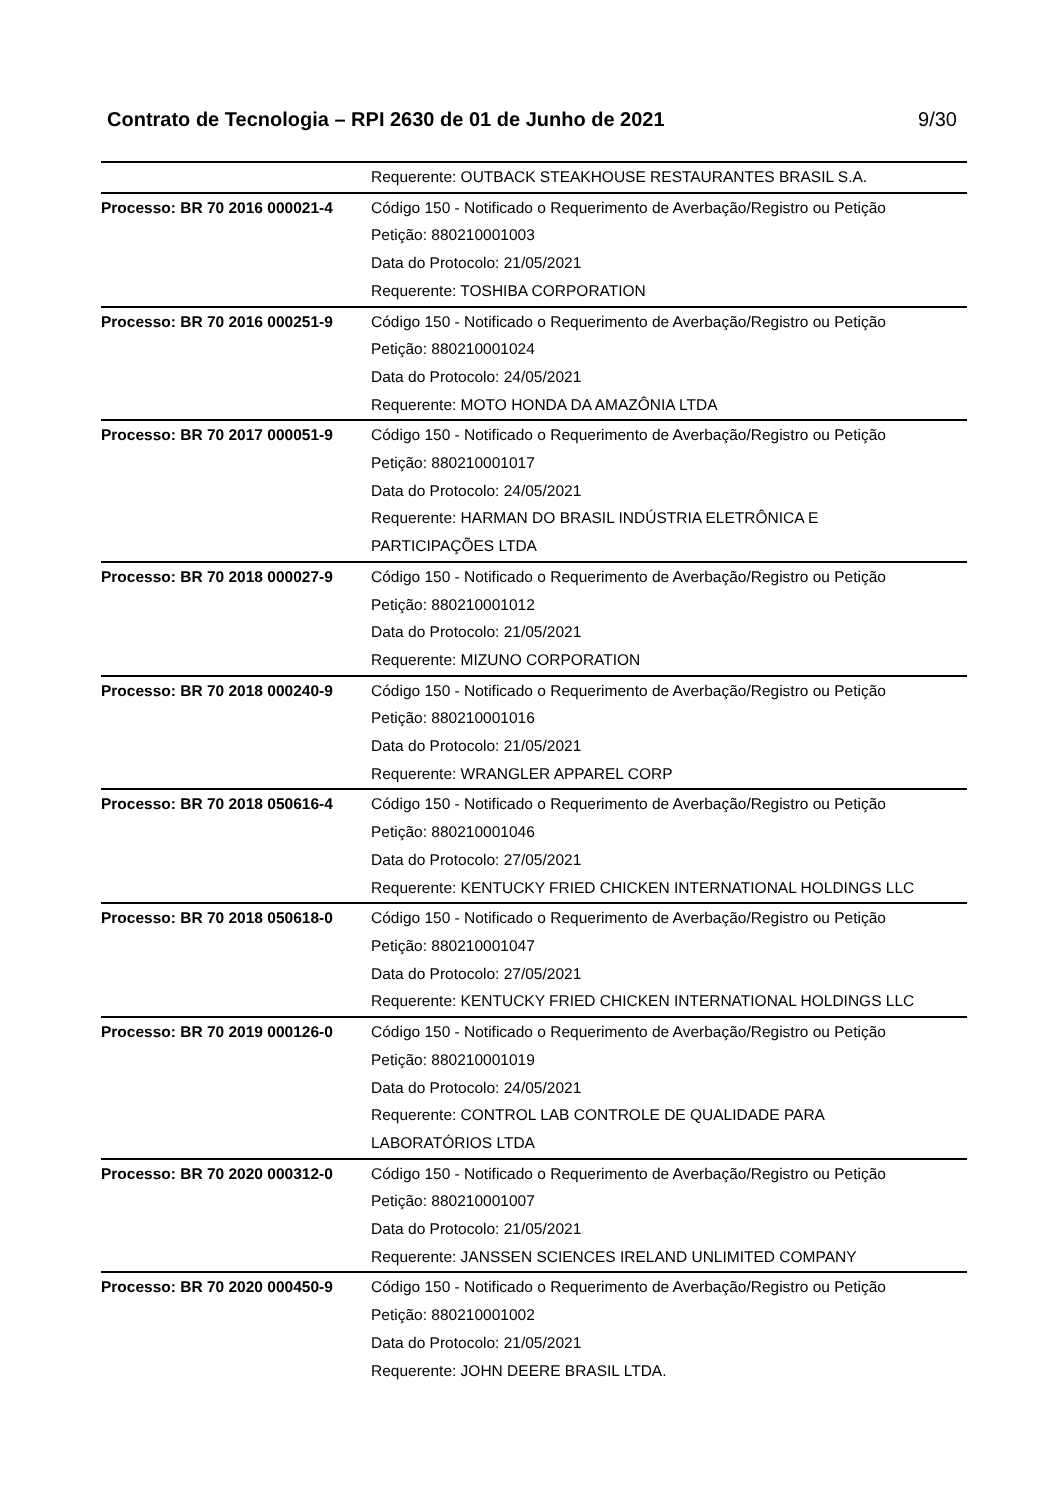Contrato de Tecnologia – RPI 2630 de 01 de Junho de 2021 9/30
| | Requerente: OUTBACK STEAKHOUSE RESTAURANTES BRASIL S.A. |
| Processo: BR 70 2016 000021-4 | Código 150 - Notificado o Requerimento de Averbação/Registro ou Petição Petição: 880210001003 Data do Protocolo: 21/05/2021 Requerente: TOSHIBA CORPORATION |
| Processo: BR 70 2016 000251-9 | Código 150 - Notificado o Requerimento de Averbação/Registro ou Petição Petição: 880210001024 Data do Protocolo: 24/05/2021 Requerente: MOTO HONDA DA AMAZÔNIA LTDA |
| Processo: BR 70 2017 000051-9 | Código 150 - Notificado o Requerimento de Averbação/Registro ou Petição Petição: 880210001017 Data do Protocolo: 24/05/2021 Requerente: HARMAN DO BRASIL INDÚSTRIA ELETRÔNICA E PARTICIPAÇÕES LTDA |
| Processo: BR 70 2018 000027-9 | Código 150 - Notificado o Requerimento de Averbação/Registro ou Petição Petição: 880210001012 Data do Protocolo: 21/05/2021 Requerente: MIZUNO CORPORATION |
| Processo: BR 70 2018 000240-9 | Código 150 - Notificado o Requerimento de Averbação/Registro ou Petição Petição: 880210001016 Data do Protocolo: 21/05/2021 Requerente: WRANGLER APPAREL CORP |
| Processo: BR 70 2018 050616-4 | Código 150 - Notificado o Requerimento de Averbação/Registro ou Petição Petição: 880210001046 Data do Protocolo: 27/05/2021 Requerente: KENTUCKY FRIED CHICKEN INTERNATIONAL HOLDINGS LLC |
| Processo: BR 70 2018 050618-0 | Código 150 - Notificado o Requerimento de Averbação/Registro ou Petição Petição: 880210001047 Data do Protocolo: 27/05/2021 Requerente: KENTUCKY FRIED CHICKEN INTERNATIONAL HOLDINGS LLC |
| Processo: BR 70 2019 000126-0 | Código 150 - Notificado o Requerimento de Averbação/Registro ou Petição Petição: 880210001019 Data do Protocolo: 24/05/2021 Requerente: CONTROL LAB CONTROLE DE QUALIDADE PARA LABORATÓRIOS LTDA |
| Processo: BR 70 2020 000312-0 | Código 150 - Notificado o Requerimento de Averbação/Registro ou Petição Petição: 880210001007 Data do Protocolo: 21/05/2021 Requerente: JANSSEN SCIENCES IRELAND UNLIMITED COMPANY |
| Processo: BR 70 2020 000450-9 | Código 150 - Notificado o Requerimento de Averbação/Registro ou Petição Petição: 880210001002 Data do Protocolo: 21/05/2021 Requerente: JOHN DEERE BRASIL LTDA. |